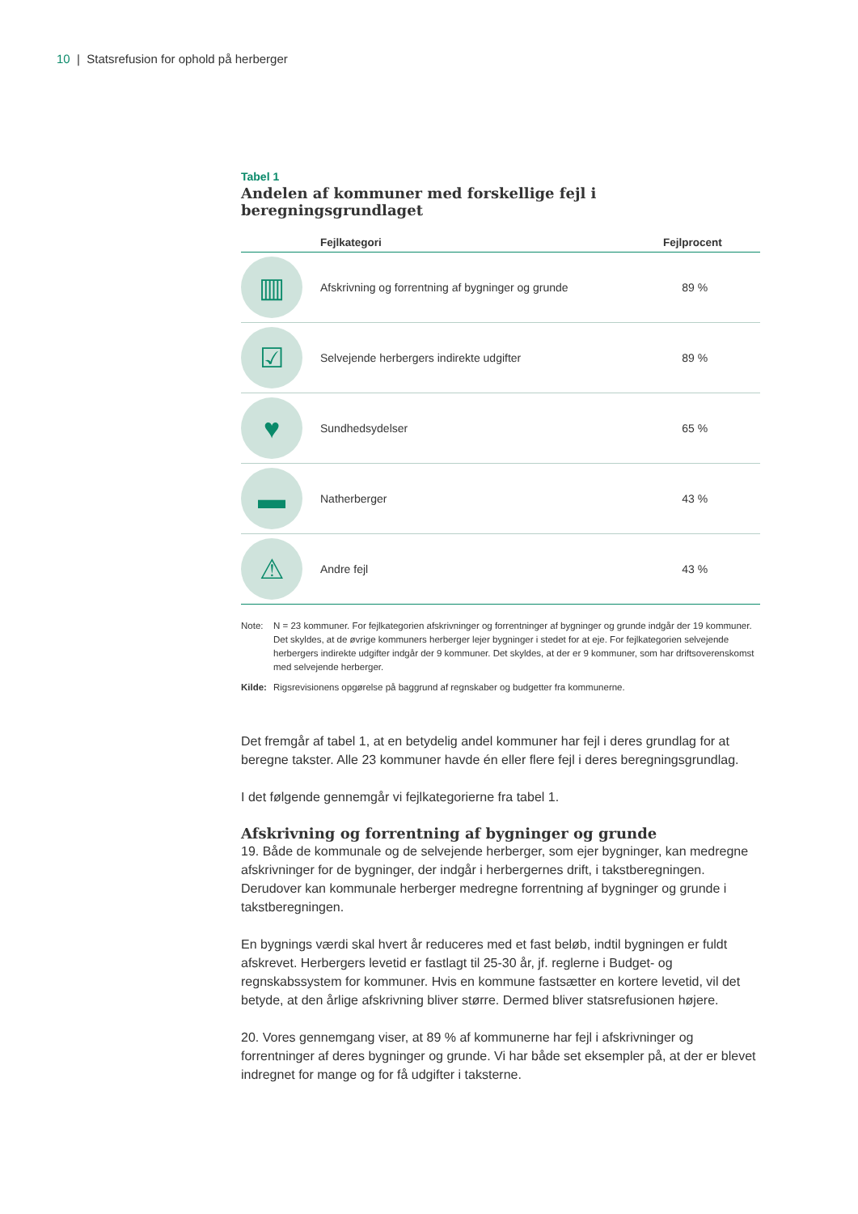10 | Statsrefusion for ophold på herberger
Tabel 1
Andelen af kommuner med forskellige fejl i beregningsgrundlaget
| | Fejlkategori | Fejlprocent |
| --- | --- | --- |
| ▥ | Afskrivning og forrentning af bygninger og grunde | 89 % |
| ☑ | Selvejende herbergers indirekte udgifter | 89 % |
| ♥ | Sundhedsydelser | 65 % |
| ▬ | Natherberger | 43 % |
| ⚠ | Andre fejl | 43 % |
Note:
N = 23 kommuner. For fejlkategorien afskrivninger og forrentninger af bygninger og grunde indgår der 19 kommuner. Det skyldes, at de øvrige kommuners herberger lejer bygninger i stedet for at eje. For fejlkategorien selvejende herbergers indirekte udgifter indgår der 9 kommuner. Det skyldes, at der er 9 kommuner, som har driftsoverenskomst med selvejende herberger.
Kilde:
Rigsrevisionens opgørelse på baggrund af regnskaber og budgetter fra kommunerne.
Det fremgår af tabel 1, at en betydelig andel kommuner har fejl i deres grundlag for at beregne takster. Alle 23 kommuner havde én eller flere fejl i deres beregningsgrundlag.
I det følgende gennemgår vi fejlkategorierne fra tabel 1.
Afskrivning og forrentning af bygninger og grunde
19. Både de kommunale og de selvejende herberger, som ejer bygninger, kan medregne afskrivninger for de bygninger, der indgår i herbergernes drift, i takstberegningen. Derudover kan kommunale herberger medregne forrentning af bygninger og grunde i takstberegningen.
En bygnings værdi skal hvert år reduceres med et fast beløb, indtil bygningen er fuldt afskrevet. Herbergers levetid er fastlagt til 25-30 år, jf. reglerne i Budget- og regnskabssystem for kommuner. Hvis en kommune fastsætter en kortere levetid, vil det betyde, at den årlige afskrivning bliver større. Dermed bliver statsrefusionen højere.
20. Vores gennemgang viser, at 89 % af kommunerne har fejl i afskrivninger og forrentninger af deres bygninger og grunde. Vi har både set eksempler på, at der er blevet indregnet for mange og for få udgifter i taksterne.